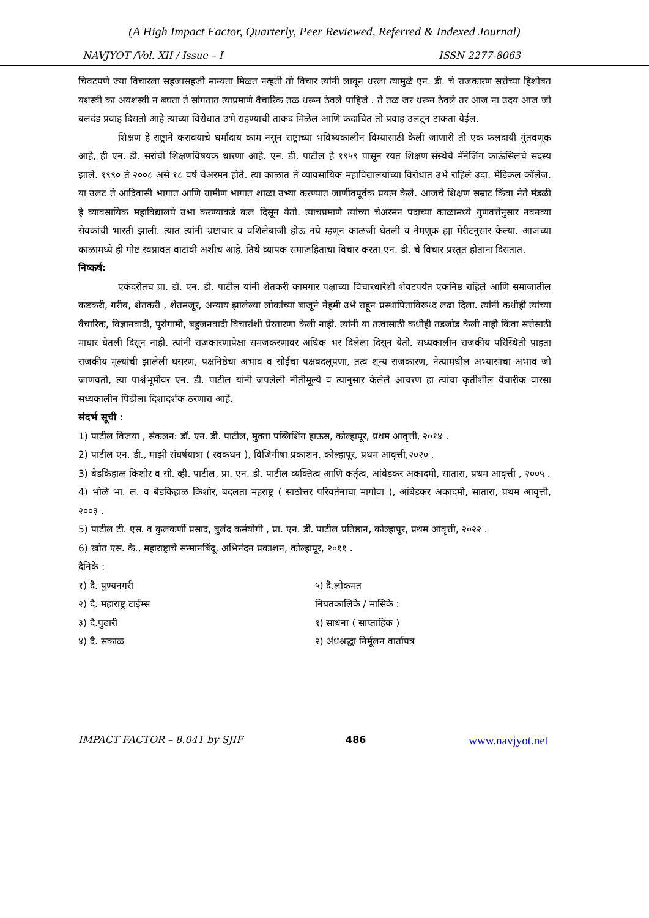(A High Impact Factor, Quarterly, Peer Reviewed, Referred & Indexed Journal)
NAVJYOT /Vol. XII / Issue – I ISSN 2277-8063
चिवटपणे ज्या विचारला सहजासहजी मान्यता मिळत नव्हती तो विचार त्यांनी लावून धरला त्यामुळे एन. डी. चे राजकारण सत्तेच्या हिशोबत यशस्वी का अयशस्वी न बघता ते सांगतात त्याप्रमाणे वैचारिक तळ धरून ठेवले पाहिजे . ते तळ जर धरून ठेवले तर आज ना उदय आज जो बलदंड प्रवाह दिसतो आहे त्याच्या विरोधात उभे राहण्याची ताकद मिळेल आणि कदाचित तो प्रवाह उलटून टाकता येईल.
शिक्षण हे राष्ट्राने करावयाचे धर्मादाय काम नसून राष्ट्राच्या भविष्यकालीन विम्यासाठी केली जाणारी ती एक फलदायी गुंतवणूक आहे, ही एन. डी. सरांची शिक्षणविषयक धारणा आहे. एन. डी. पाटील हे १९५९ पासून रयत शिक्षण संस्थेचे मॅनेजिंग काऊंसिलचे सदस्य झाले. १९९० ते २००८ असे १८ वर्ष चेअरमन होते. त्या काळात ते व्यावसायिक महाविद्यालयांच्या विरोधात उभे राहिले उदा. मेडिकल कॉलेज. या उलट ते आदिवासी भागात आणि ग्रामीण भागात शाळा उभ्या करण्यात जाणीवपूर्वक प्रयत्न केले. आजचे शिक्षण सम्राट किंवा नेते मंडळी हे व्यावसायिक महाविद्यालये उभा करण्याकडे कल दिसून येतो. त्याचप्रमाणे त्यांच्या चेअरमन पदाच्या काळामध्ये गुणवत्तेनुसार नवनव्या सेवकांची भारती झाली. त्यात त्यांनी भ्रष्टाचार व वशिलेबाजी होऊ नये म्हणून काळजी घेतली व नेमणूक ह्या मेरीटनुसार केल्या. आजच्या काळामध्ये ही गोष्ट स्वप्नावत वाटावी अशीच आहे. तिथे व्यापक समाजहिताचा विचार करता एन. डी. चे विचार प्रस्तुत होताना दिसतात.
निष्कर्ष:
एकंदरीतच प्रा. डॉ. एन. डी. पाटील यांनी शेतकरी कामगार पक्षाच्या विचारधारेशी शेवटपर्यंत एकनिष्ठ राहिले आणि समाजातील कष्टकरी, गरीब, शेतकरी , शेतमजूर, अन्याय झालेल्या लोकांच्या बाजूने नेहमी उभे राहून प्रस्थापिताविरूध्द लढा दिला. त्यांनी कधीही त्यांच्या वैचारिक, विज्ञानवादी, पुरोगामी, बहुजनवादी विचारांशी प्रेरतारणा केली नाही. त्यांनी या तत्वासाठी कधीही तडजोड केली नाही किंवा सत्तेसाठी माघार घेतली दिसून नाही. त्यांनी राजकारणापेक्षा समजकरणावर अधिक भर दिलेला दिसून येतो. सध्यकालीन राजकीय परिस्थिती पाहता राजकीय मूल्यांची झालेली घसरण, पक्षनिष्ठेचा अभाव व सोईचा पक्षबदलूपणा, तत्व शून्य राजकारण, नेत्यामधील अभ्यासाचा अभाव जो जाणवतो, त्या पार्श्वभूमीवर एन. डी. पाटील यांनी जपलेली नीतीमूल्ये व त्यानुसार केलेले आचरण हा त्यांचा कृतीशील वैचारीक वारसा सध्यकालीन पिढीला दिशादर्शक ठरणारा आहे.
संदर्भ सूची :
1) पाटील विजया , संकलन: डॉ. एन. डी. पाटील, मुक्ता पब्लिशिंग हाऊस, कोल्हापूर, प्रथम आवृत्ती, २०१४ .
2) पाटील एन. डी., माझी संघर्षयात्रा ( स्वकथन ), विजिगीषा प्रकाशन, कोल्हापूर, प्रथम आवृत्ती,२०२० .
3) बेडकिहाळ किशोर व सी. व्ही. पाटील, प्रा. एन. डी. पाटील व्यक्तित्व आणि कर्तृत्व, आंबेडकर अकादमी, सातारा, प्रथम आवृत्ती , २००५ .
4) भोळे भा. ल. व बेडकिहाळ किशोर, बदलता महराष्ट्र ( साठोत्तर परिवर्तनाचा मागोवा ), आंबेडकर अकादमी, सातारा, प्रथम आवृत्ती, २००३ .
5) पाटील टी. एस. व कुलकर्णी प्रसाद, बुलंद कर्मयोगी , प्रा. एन. डी. पाटील प्रतिष्ठान, कोल्हापूर, प्रथम आवृत्ती, २०२२ .
6) खोत एस. के., महाराष्ट्राचे सन्मानबिंदू, अभिनंदन प्रकाशन, कोल्हापूर, २०११ .
दैनिके :
१) दै. पुण्यनगरी
२) दै. महाराष्ट्र टाईम्स
३) दै.पुढारी
४) दै. सकाळ
५) दै.लोकमत
नियतकालिके / मासिके :
१) साधना ( साप्ताहिक )
२) अंधश्रद्धा निर्मूलन वार्तापत्र
IMPACT FACTOR – 8.041 by SJIF 486 www.navjyot.net